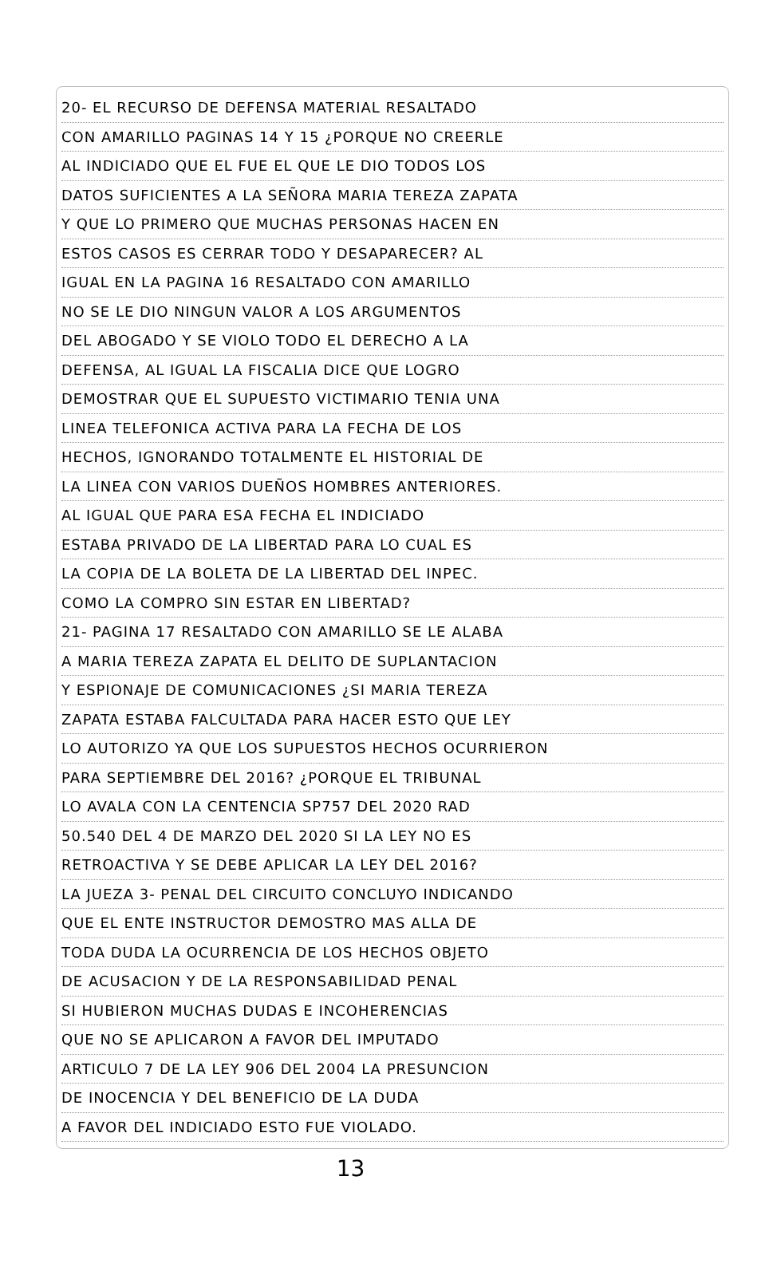20- EL RECURSO DE DEFENSA MATERIAL RESALTADO
CON AMARILLO PAGINAS 14 Y 15 ¿PORQUE NO CREERLE
AL INDICIADO QUE EL FUE EL QUE LE DIO TODOS LOS
DATOS SUFICIENTES A LA SEÑORA MARIA TEREZA ZAPATA
Y QUE LO PRIMERO QUE MUCHAS PERSONAS HACEN EN
ESTOS CASOS ES CERRAR TODO Y DESAPARECER? AL
IGUAL EN LA PAGINA 16 RESALTADO CON AMARILLO
NO SE LE DIO NINGUN VALOR A LOS ARGUMENTOS
DEL ABOGADO Y SE VIOLO TODO EL DERECHO A LA
DEFENSA, AL IGUAL LA FISCALIA DICE QUE LOGRO
DEMOSTRAR QUE EL SUPUESTO VICTIMARIO TENIA UNA
LINEA TELEFONICA ACTIVA PARA LA FECHA DE LOS
HECHOS, IGNORANDO TOTALMENTE EL HISTORIAL DE
LA LINEA CON VARIOS DUEÑOS HOMBRES ANTERIORES.
AL IGUAL QUE PARA ESA FECHA EL INDICIADO
ESTABA PRIVADO DE LA LIBERTAD PARA LO CUAL ES
LA COPIA DE LA BOLETA DE LA LIBERTAD DEL INPEC.
COMO LA COMPRO SIN ESTAR EN LIBERTAD?
21- PAGINA 17 RESALTADO CON AMARILLO SE LE ALABA
A MARIA TEREZA ZAPATA EL DELITO DE SUPLANTACION
Y ESPIONAJE DE COMUNICACIONES ¿SI MARIA TEREZA
ZAPATA ESTABA FALCULTADA PARA HACER ESTO QUE LEY
LO AUTORIZO YA QUE LOS SUPUESTOS HECHOS OCURRIERON
PARA SEPTIEMBRE DEL 2016? ¿PORQUE EL TRIBUNAL
LO AVALA CON LA CENTENCIA SP757 DEL 2020 RAD
50.540 DEL 4 DE MARZO DEL 2020 SI LA LEY NO ES
RETROACTIVA Y SE DEBE APLICAR LA LEY DEL 2016?
LA JUEZA 3- PENAL DEL CIRCUITO CONCLUYO INDICANDO
QUE EL ENTE INSTRUCTOR DEMOSTRO MAS ALLA DE
TODA DUDA LA OCURRENCIA DE LOS HECHOS OBJETO
DE ACUSACION Y DE LA RESPONSABILIDAD PENAL
SI HUBIERON MUCHAS DUDAS E INCOHERENCIAS
QUE NO SE APLICARON A FAVOR DEL IMPUTADO
ARTICULO 7 DE LA LEY 906 DEL 2004 LA PRESUNCION
DE INOCENCIA Y DEL BENEFICIO DE LA DUDA
A FAVOR DEL INDICIADO ESTO FUE VIOLADO.
13